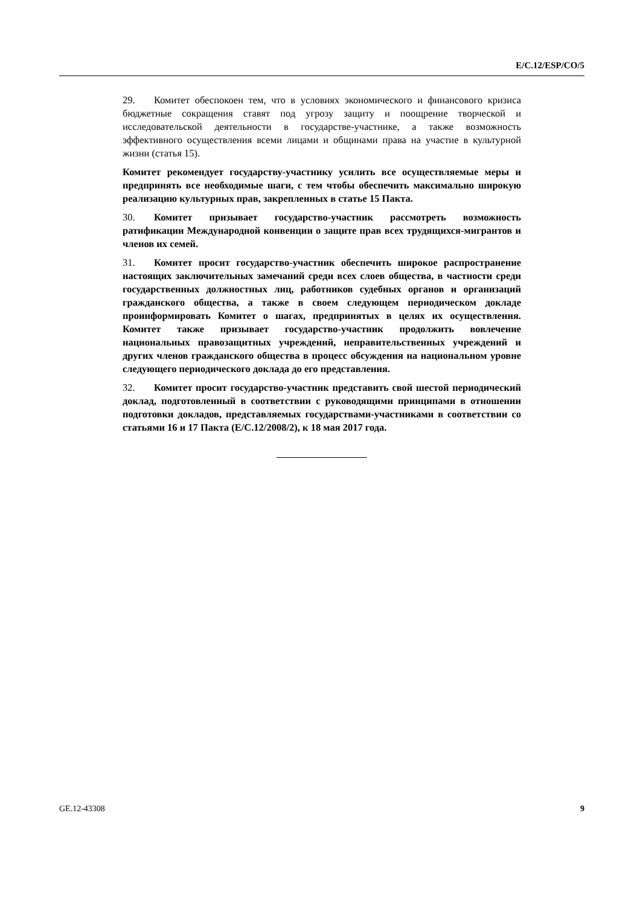E/C.12/ESP/CO/5
29. Комитет обеспокоен тем, что в условиях экономического и финансового кризиса бюджетные сокращения ставят под угрозу защиту и поощрение творческой и исследовательской деятельности в государстве-участнике, а также возможность эффективного осуществления всеми лицами и общинами права на участие в культурной жизни (статья 15).
Комитет рекомендует государству-участнику усилить все осуществляемые меры и предпринять все необходимые шаги, с тем чтобы обеспечить максимально широкую реализацию культурных прав, закрепленных в статье 15 Пакта.
30. Комитет призывает государство-участник рассмотреть возможность ратификации Международной конвенции о защите прав всех трудящихся-мигрантов и членов их семей.
31. Комитет просит государство-участник обеспечить широкое распространение настоящих заключительных замечаний среди всех слоев общества, в частности среди государственных должностных лиц, работников судебных органов и организаций гражданского общества, а также в своем следующем периодическом докладе проинформировать Комитет о шагах, предпринятых в целях их осуществления. Комитет также призывает государство-участник продолжить вовлечение национальных правозащитных учреждений, неправительственных учреждений и других членов гражданского общества в процесс обсуждения на национальном уровне следующего периодического доклада до его представления.
32. Комитет просит государство-участник представить свой шестой периодический доклад, подготовленный в соответствии с руководящими принципами в отношении подготовки докладов, представляемых государствами-участниками в соответствии со статьями 16 и 17 Пакта (E/C.12/2008/2), к 18 мая 2017 года.
GE.12-43308 9